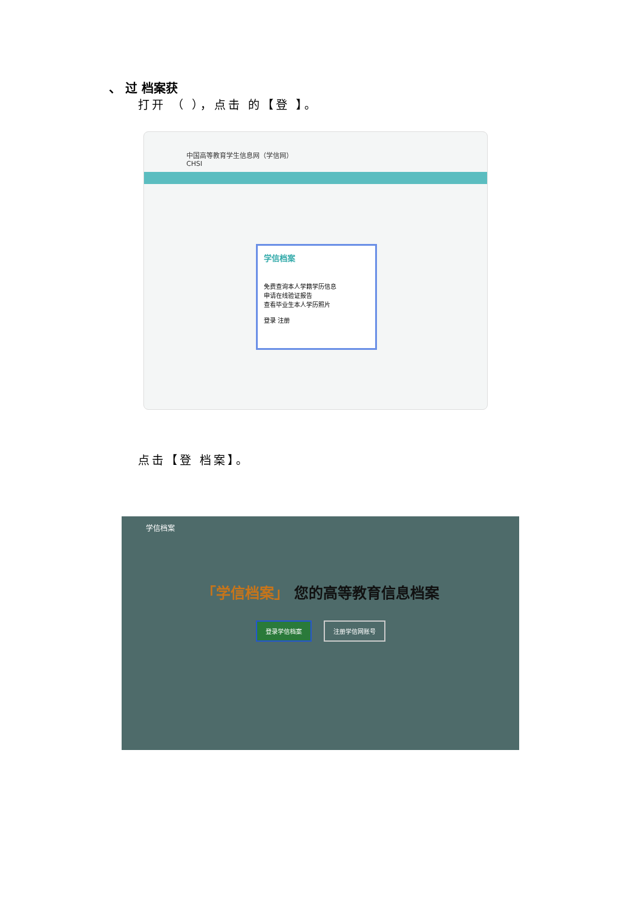、 过 档案获
打开 （ ），点击 的【登 】。
中国高等教育学生信息网（学信网）
CHSI
学信档案
免费查询本人学籍学历信息
申请在线验证报告
查看毕业生本人学历照片
登录 注册
点击【登 档案】。
学信档案
「学信档案」 您的高等教育信息档案
登录学信档案 注册学信网账号